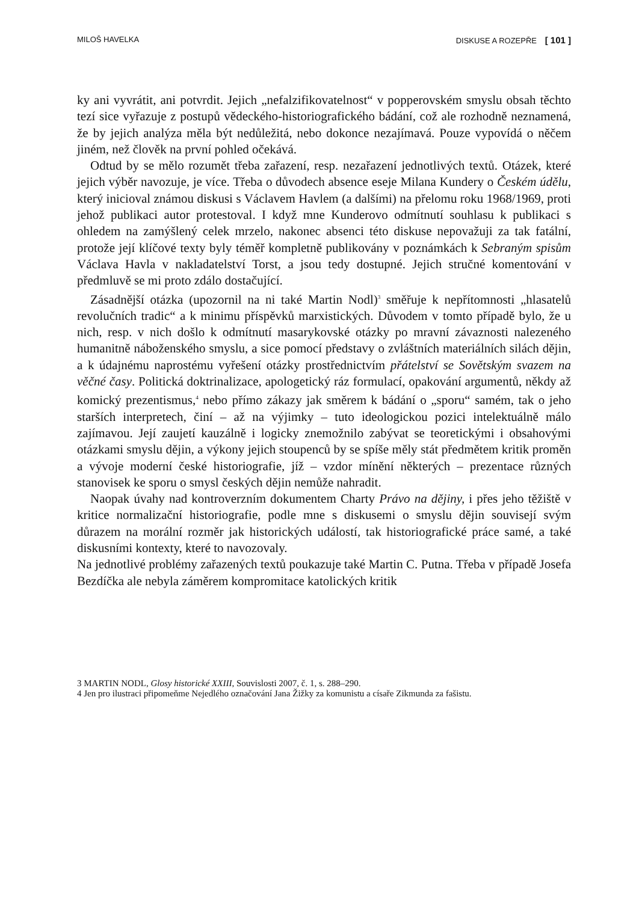MILOŠ HAVELKA DISKUSE A ROZEPŘE [ 101 ]
ky ani vyvrátit, ani potvrdit. Jejich „nefalzifikovatelnost“ v popperovském smyslu obsah těchto tezí sice vyřazuje z postupů vědeckého-historiografického bádání, což ale rozhodně neznamená, že by jejich analýza měla být nedůležitá, nebo dokonce nezajímavá. Pouze vypovídá o něčem jiném, než člověk na první pohled očekává.
Odtud by se mělo rozumět třeba zařazení, resp. nezařazení jednotlivých textů. Otázek, které jejich výběr navozuje, je více. Třeba o důvodech absence eseje Milana Kundery o Českém údělu, který inicioval známou diskusi s Václavem Havlem (a dalšími) na přelomu roku 1968/1969, proti jehož publikaci autor protestoval. I když mne Kunderovo odmítnutí souhlasu k publikaci s ohledem na zamýšlený celek mrzelo, nakonec absenci této diskuse nepovažuji za tak fatální, protože její klíčové texty byly téměř kompletně publikovány v poznámkách k Sebraným spisům Václava Havla v nakladatelství Torst, a jsou tedy dostupné. Jejich stručné komentování v předmluvě se mi proto zdálo dostačující.
Zásadnější otázka (upozornil na ni také Martin Nodl)<sup>3</sup> směřuje k nepřítomnosti „hlasatelů revolučních tradic“ a k minimu příspěvků marxistických. Důvodem v tomto případě bylo, že u nich, resp. v nich došlo k odmítnutí masarykovské otázky po mravní závaznosti nalezeného humanitně náboženského smyslu, a sice pomocí představy o zvláštních materiálních silách dějin, a k údajnému naprostému vyřešení otázky prostřednictvím přátelství se Sovětským svazem na věčné časy. Politická doktrinalizace, apologetický ráz formulací, opakování argumentů, někdy až komický prezentismus,<sup>4</sup> nebo přímo zákazy jak směrem k bádání o „sporu“ samém, tak o jeho starších interpretech, činí – až na výjimky – tuto ideologickou pozici intelektuálně málo zajímavou. Její zaujetí kauzálně i logicky znemožnilo zabývat se teoretickými i obsahovými otázkami smyslu dějin, a výkony jejich stoupenců by se spíše měly stát předmětem kritik proměn a vývoje moderní české historiografie, jíž – vzdor mínění některých – prezentace různých stanovisek ke sporu o smysl českých dějin nemůže nahradit.
Naopak úvahy nad kontroverzním dokumentem Charty Právo na dějiny, i přes jeho těžiště v kritice normalizační historiografie, podle mne s diskusemi o smyslu dějin souvisejí svým důrazem na morální rozměr jak historických událostí, tak historiografické práce samé, a také diskusními kontexty, které to navozovaly.
Na jednotlivé problémy zařazených textů poukazuje také Martin C. Putna. Třeba v případě Josefa Bezdíčka ale nebyla záměrem kompromitace katolických kritik
3 MARTIN NODL, Glosy historické XXIII, Souvislosti 2007, č. 1, s. 288–290.
4 Jen pro ilustraci připomeňme Nejedlého označování Jana Žižky za komunistu a císaře Zikmunda za fašistu.